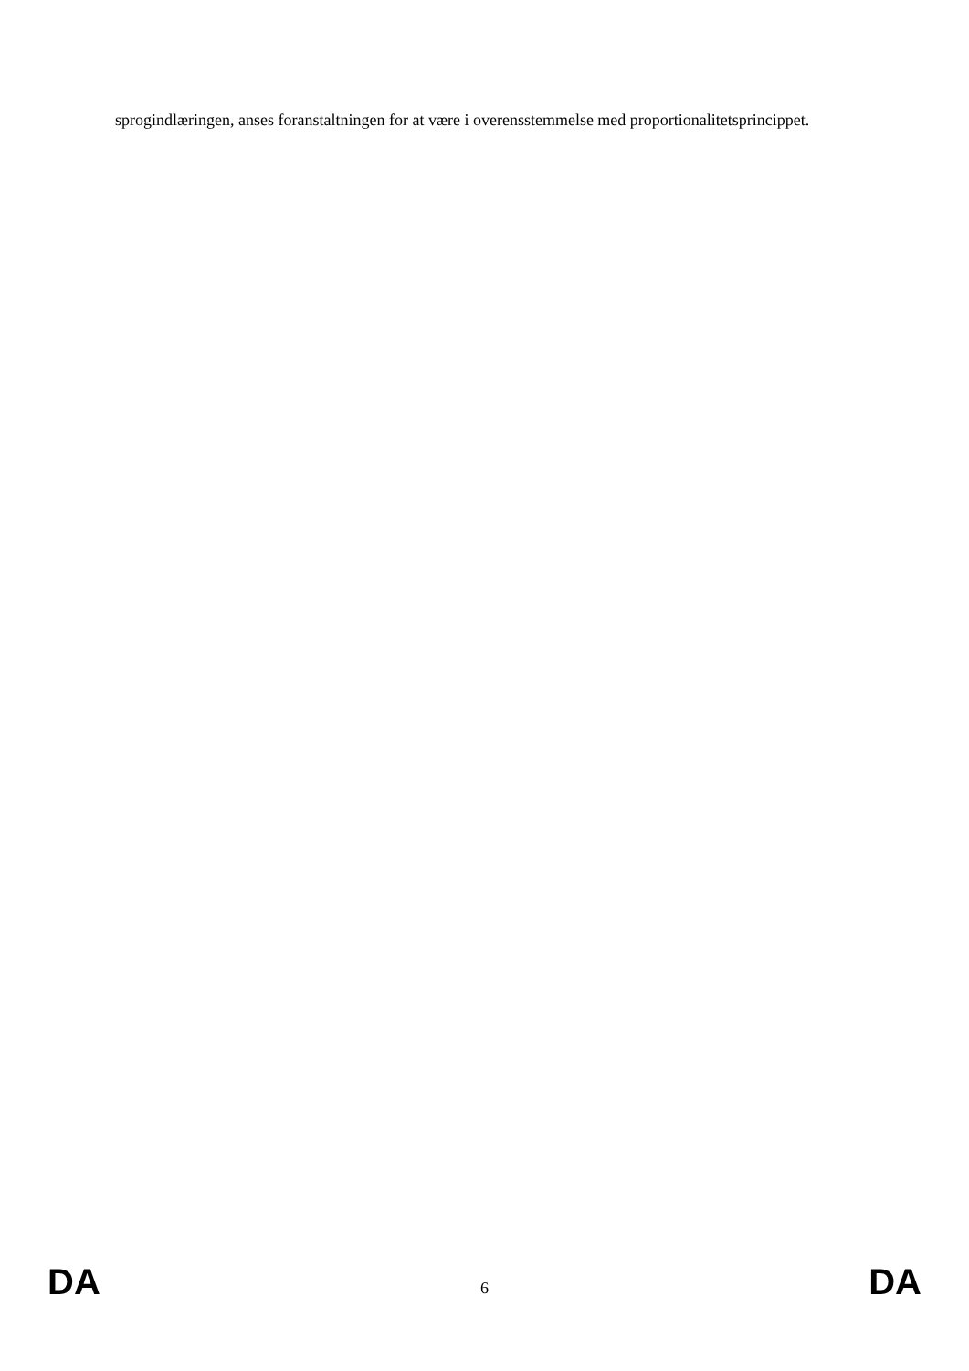sprogindlæringen, anses foranstaltningen for at være i overensstemmelse med proportionalitetsprincippet.
DA 6 DA